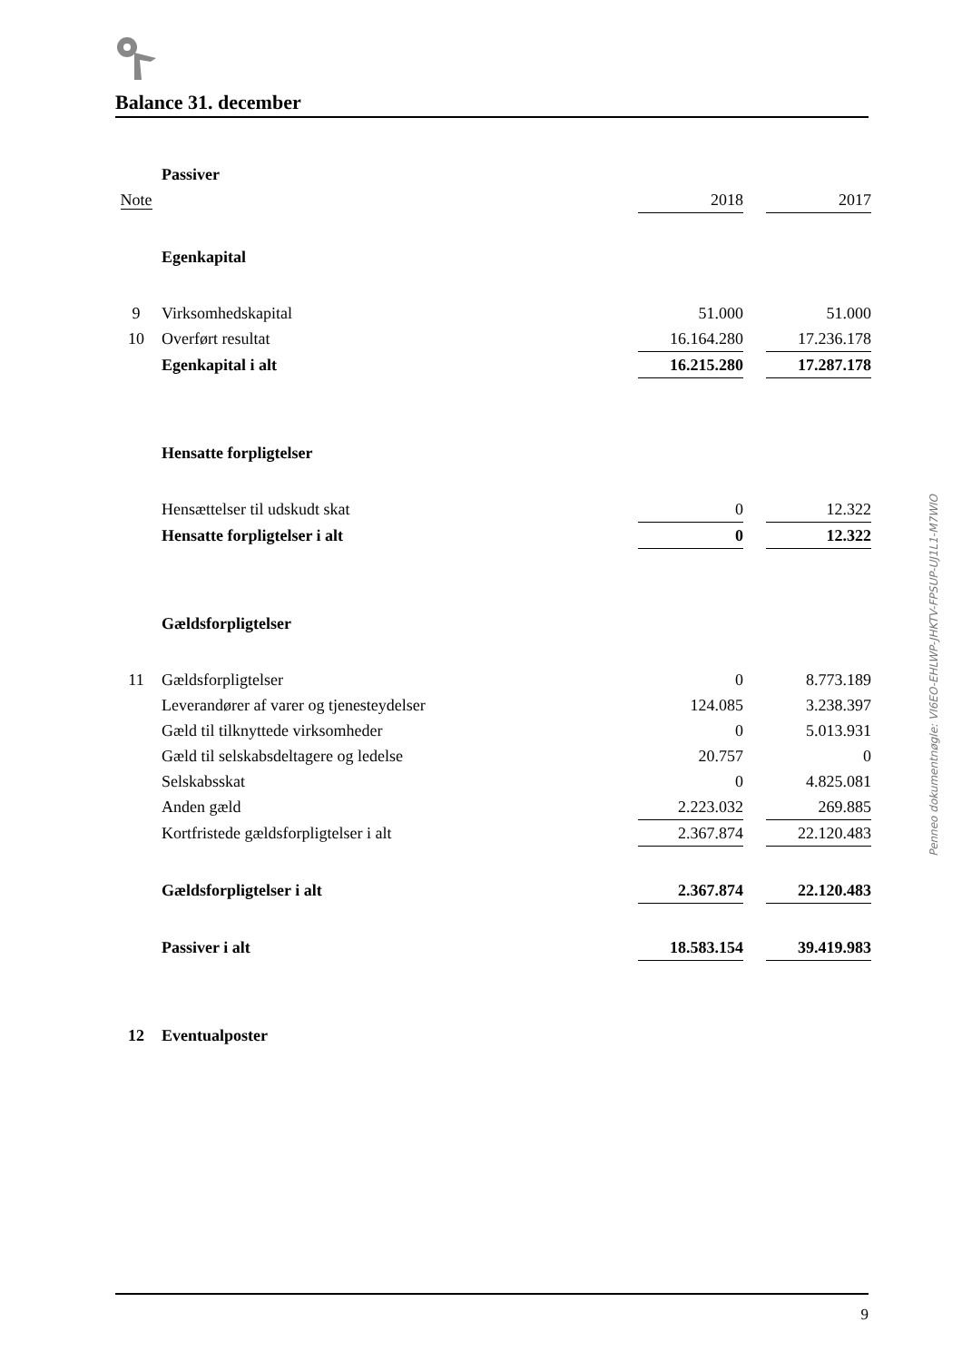Balance 31. december
| | Passiver | | | |
| Note | | 2018 | | 2017 |
| | Egenkapital | | | |
| 9 | Virksomhedskapital | 51.000 | | 51.000 |
| 10 | Overført resultat | 16.164.280 | | 17.236.178 |
| | Egenkapital i alt | 16.215.280 | | 17.287.178 |
| | Hensatte forpligtelser | | | |
| | Hensættelser til udskudt skat | 0 | | 12.322 |
| | Hensatte forpligtelser i alt | 0 | | 12.322 |
| | Gældsforpligtelser | | | |
| 11 | Gældsforpligtelser | 0 | | 8.773.189 |
| | Leverandører af varer og tjenesteydelser | 124.085 | | 3.238.397 |
| | Gæld til tilknyttede virksomheder | 0 | | 5.013.931 |
| | Gæld til selskabsdeltagere og ledelse | 20.757 | | 0 |
| | Selskabsskat | 0 | | 4.825.081 |
| | Anden gæld | 2.223.032 | | 269.885 |
| | Kortfristede gældsforpligtelser i alt | 2.367.874 | | 22.120.483 |
| | Gældsforpligtelser i alt | 2.367.874 | | 22.120.483 |
| | Passiver i alt | 18.583.154 | | 39.419.983 |
| 12 | Eventualposter | | | |
Penneo dokumentnøgle: VI6EO-EHLWP-JHKTV-FPSUP-UJ1L1-M7WIO
9